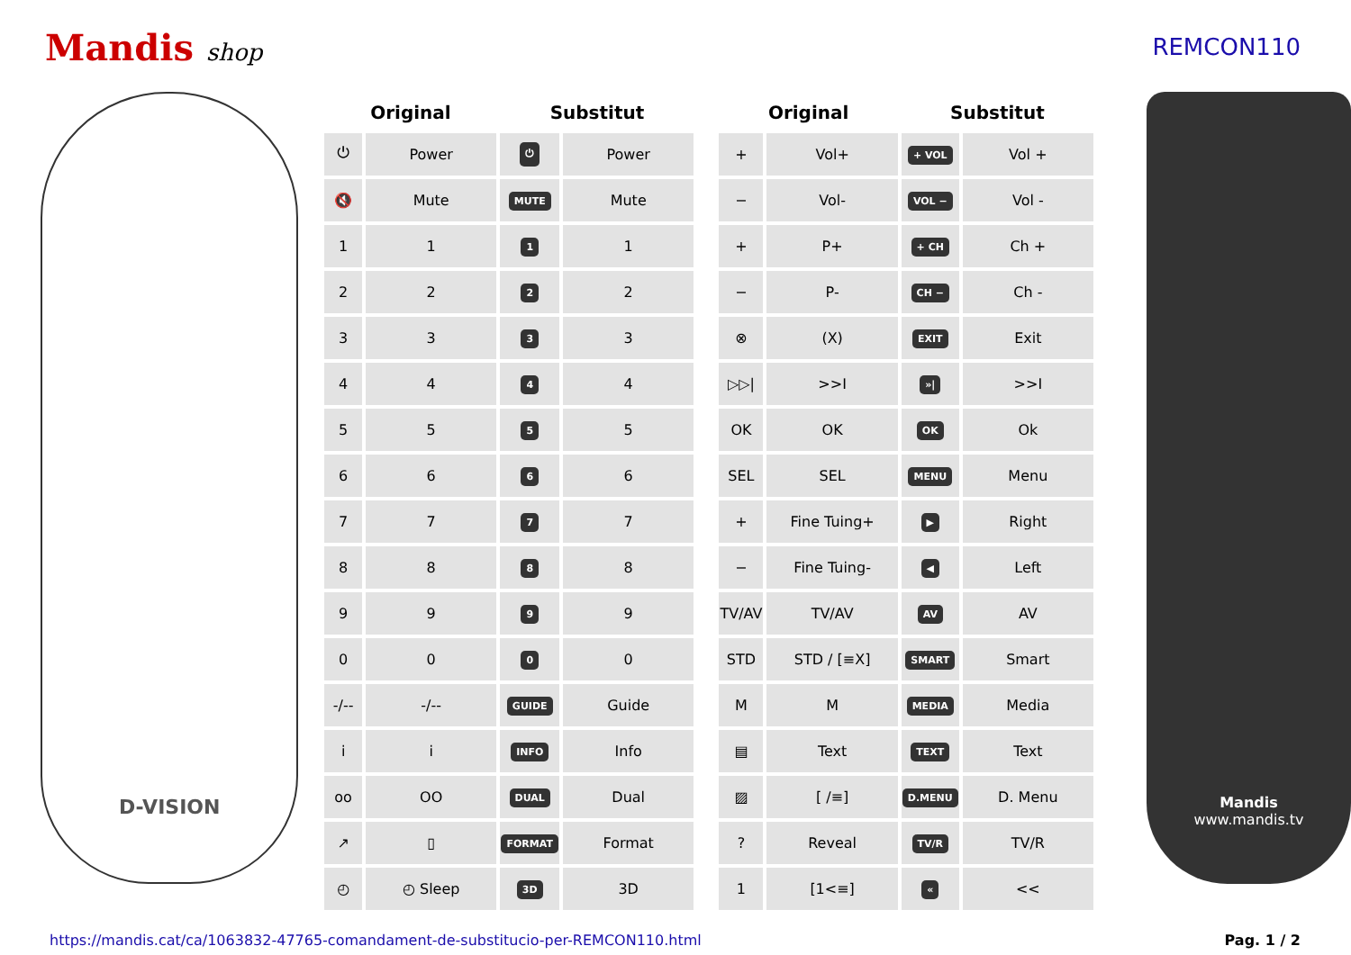Mandis shop REMCON110
D-VISION
| Original | | Substitut | |
| --- | --- | --- | --- |
| ⏻ | Power | ⏻ | Power |
| 🔇 | Mute | MUTE | Mute |
| 1 | 1 | 1 | 1 |
| 2 | 2 | 2 | 2 |
| 3 | 3 | 3 | 3 |
| 4 | 4 | 4 | 4 |
| 5 | 5 | 5 | 5 |
| 6 | 6 | 6 | 6 |
| 7 | 7 | 7 | 7 |
| 8 | 8 | 8 | 8 |
| 9 | 9 | 9 | 9 |
| 0 | 0 | 0 | 0 |
| -/-- | -/-- | GUIDE | Guide |
| i | i | INFO | Info |
| oo | OO | DUAL | Dual |
| ↗ | ▯ | FORMAT | Format |
| ◴ | ◴ Sleep | 3D | 3D |
| Original | | Substitut | |
| --- | --- | --- | --- |
| + | Vol+ | + VOL | Vol + |
| − | Vol- | VOL − | Vol - |
| + | P+ | + CH | Ch + |
| − | P- | CH − | Ch - |
| ⊗ | (X) | EXIT | Exit |
| ▷▷/ | >>I | »/ | >>I |
| OK | OK | OK | Ok |
| SEL | SEL | MENU | Menu |
| + | Fine Tuing+ | ▶ | Right |
| − | Fine Tuing- | ◀ | Left |
| TV/AV | TV/AV | AV | AV |
| STD | STD / [≡X] | SMART | Smart |
| M | M | MEDIA | Media |
| ▤ | Text | TEXT | Text |
| ▨ | [ /≡] | D.MENU | D. Menu |
| ? | Reveal | TV/R | TV/R |
| 1 | [1<≡] | « | << |
Mandis
www.mandis.tv
https://mandis.cat/ca/1063832-47765-comandament-de-substitucio-per-REMCON110.html Pag. 1 / 2